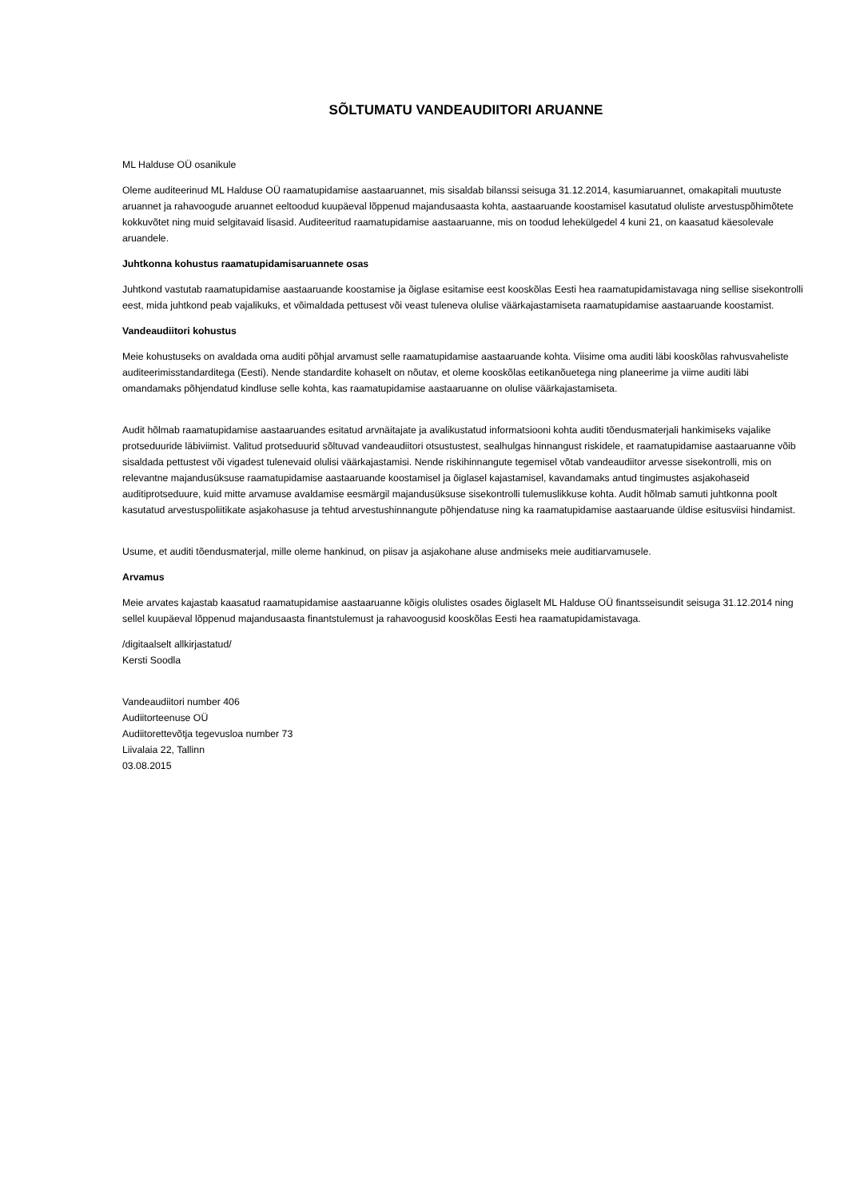SÕLTUMATU VANDEAUDIITORI ARUANNE
ML Halduse OÜ osanikule
Oleme auditeerinud ML Halduse OÜ raamatupidamise aastaaruannet, mis sisaldab bilanssi seisuga 31.12.2014, kasumiaruannet, omakapitali muutuste aruannet ja rahavoogude aruannet eeltoodud kuupäeval lõppenud majandusaasta kohta, aastaaruande koostamisel kasutatud oluliste arvestuspõhimõtete kokkuvõtet ning muid selgitavaid lisasid. Auditeeritud raamatupidamise aastaaruanne, mis on toodud lehekülgedel 4 kuni 21, on kaasatud käesolevale aruandele.
Juhtkonna kohustus raamatupidamisaruannete osas
Juhtkond vastutab raamatupidamise aastaaruande koostamise ja õiglase esitamise eest kooskõlas Eesti hea raamatupidamistavaga ning sellise sisekontrolli eest, mida juhtkond peab vajalikuks, et võimaldada pettusest või veast tuleneva olulise väärkajastamiseta raamatupidamise aastaaruande koostamist.
Vandeaudiitori kohustus
Meie kohustuseks on avaldada oma auditi põhjal arvamust selle raamatupidamise aastaaruande kohta. Viisime oma auditi läbi kooskõlas rahvusvaheliste auditeerimisstandarditega (Eesti). Nende standardite kohaselt on nõutav, et oleme kooskõlas eetikanõuetega ning planeerime ja viime auditi läbi omandamaks põhjendatud kindluse selle kohta, kas raamatupidamise aastaaruanne on olulise väärkajastamiseta.
Audit hõlmab raamatupidamise aastaaruandes esitatud arvnäitajate ja avalikustatud informatsiooni kohta auditi tõendusmaterjali hankimiseks vajalike protseduuride läbiviimist. Valitud protseduurid sõltuvad vandeaudiitori otsustustest, sealhulgas hinnangust riskidele, et raamatupidamise aastaaruanne võib sisaldada pettustest või vigadest tulenevaid olulisi väärkajastamisi. Nende riskihinnangute tegemisel võtab vandeaudiitor arvesse sisekontrolli, mis on relevantne majandusüksuse raamatupidamise aastaaruande koostamisel ja õiglasel kajastamisel, kavandamaks antud tingimustes asjakohaseid auditiprotseduure, kuid mitte arvamuse avaldamise eesmärgil majandusüksuse sisekontrolli tulemuslikkuse kohta. Audit hõlmab samuti juhtkonna poolt kasutatud arvestuspoliitikate asjakohasuse ja tehtud arvestushinnangute põhjendatuse ning ka raamatupidamise aastaaruande üldise esitusviisi hindamist.
Usume, et auditi tõendusmaterjal, mille oleme hankinud, on piisav ja asjakohane aluse andmiseks meie auditiarvamusele.
Arvamus
Meie arvates kajastab kaasatud raamatupidamise aastaaruanne kõigis olulistes osades õiglaselt ML Halduse OÜ finantsseisundit seisuga 31.12.2014 ning sellel kuupäeval lõppenud majandusaasta finantstulemust ja rahavoogusid kooskõlas Eesti hea raamatupidamistavaga.
/digitaalselt allkirjastatud/
Kersti Soodla
Vandeaudiitori number 406
Audiitorteenuse OÜ
Audiitorettevõtja tegevusloa number 73
Liivalaia 22, Tallinn
03.08.2015